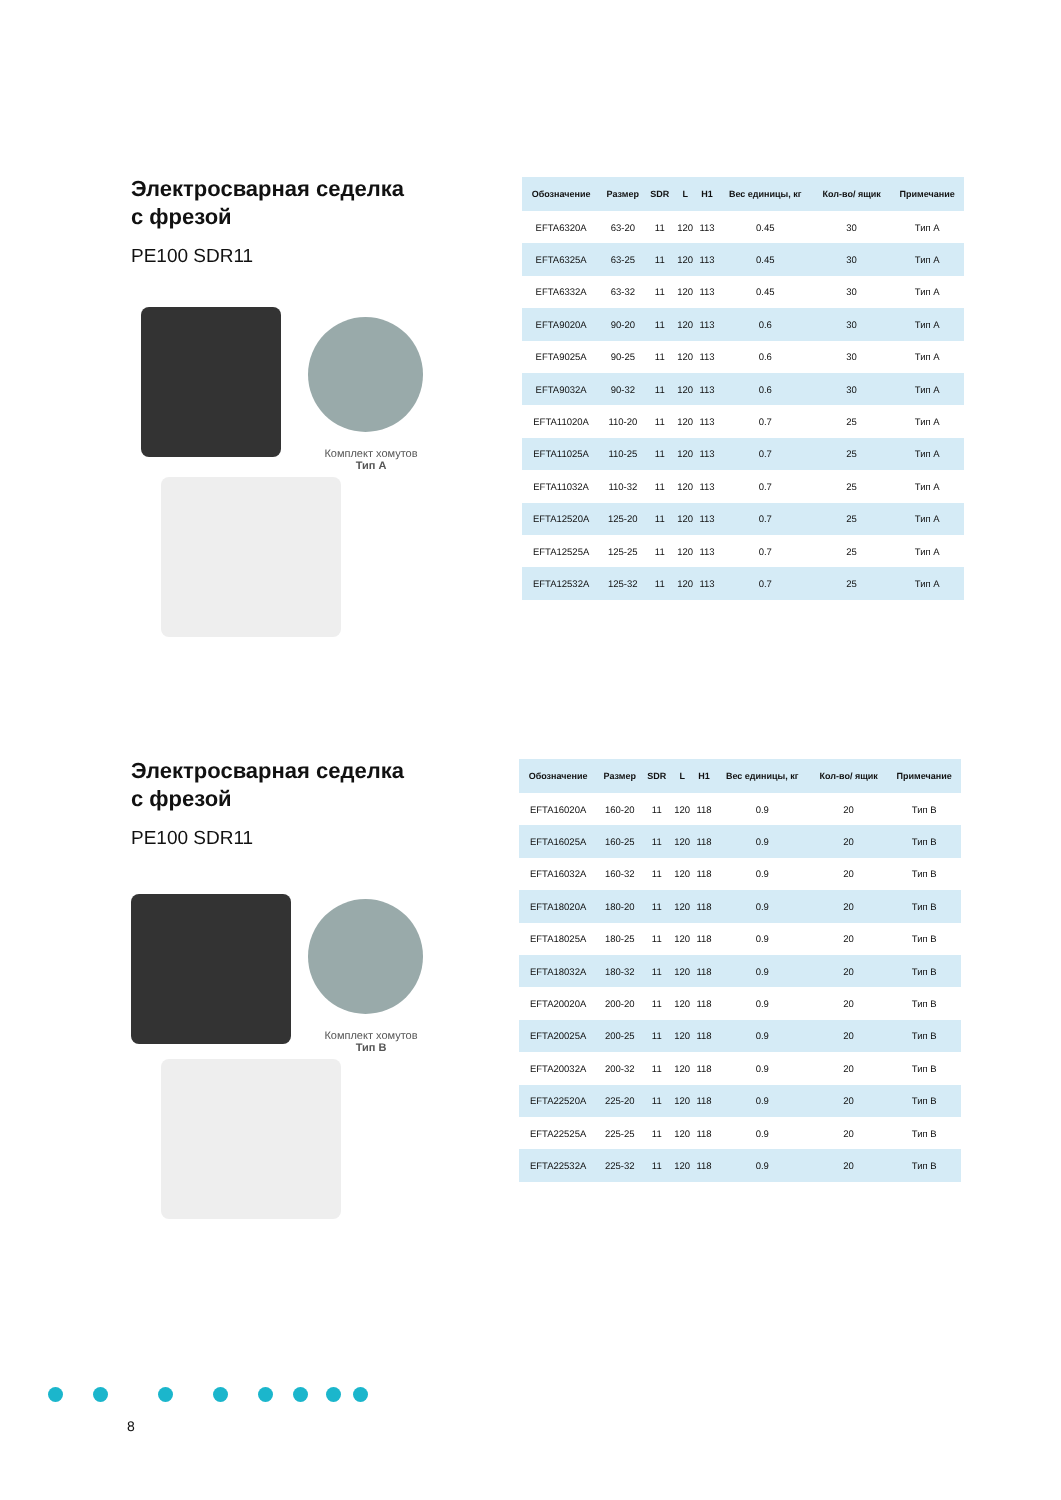Электросварная седелка
с фрезой
PE100 SDR11
Комплект хомутов
Тип А
| Обозначение | Размер | SDR | L | H1 | Вес единицы, кг | Кол-во/ ящик | Примечание |
| --- | --- | --- | --- | --- | --- | --- | --- |
| EFTA6320A | 63-20 | 11 | 120 | 113 | 0.45 | 30 | Тип A |
| EFTA6325A | 63-25 | 11 | 120 | 113 | 0.45 | 30 | Тип A |
| EFTA6332A | 63-32 | 11 | 120 | 113 | 0.45 | 30 | Тип A |
| EFTA9020A | 90-20 | 11 | 120 | 113 | 0.6 | 30 | Тип A |
| EFTA9025A | 90-25 | 11 | 120 | 113 | 0.6 | 30 | Тип A |
| EFTA9032A | 90-32 | 11 | 120 | 113 | 0.6 | 30 | Тип A |
| EFTA11020A | 110-20 | 11 | 120 | 113 | 0.7 | 25 | Тип A |
| EFTA11025A | 110-25 | 11 | 120 | 113 | 0.7 | 25 | Тип A |
| EFTA11032A | 110-32 | 11 | 120 | 113 | 0.7 | 25 | Тип A |
| EFTA12520A | 125-20 | 11 | 120 | 113 | 0.7 | 25 | Тип A |
| EFTA12525A | 125-25 | 11 | 120 | 113 | 0.7 | 25 | Тип A |
| EFTA12532A | 125-32 | 11 | 120 | 113 | 0.7 | 25 | Тип A |
Электросварная седелка
с фрезой
PE100 SDR11
Комплект хомутов
Тип B
| Обозначение | Размер | SDR | L | H1 | Вес единицы, кг | Кол-во/ ящик | Примечание |
| --- | --- | --- | --- | --- | --- | --- | --- |
| EFTA16020A | 160-20 | 11 | 120 | 118 | 0.9 | 20 | Тип B |
| EFTA16025A | 160-25 | 11 | 120 | 118 | 0.9 | 20 | Тип B |
| EFTA16032A | 160-32 | 11 | 120 | 118 | 0.9 | 20 | Тип B |
| EFTA18020A | 180-20 | 11 | 120 | 118 | 0.9 | 20 | Тип B |
| EFTA18025A | 180-25 | 11 | 120 | 118 | 0.9 | 20 | Тип B |
| EFTA18032A | 180-32 | 11 | 120 | 118 | 0.9 | 20 | Тип B |
| EFTA20020A | 200-20 | 11 | 120 | 118 | 0.9 | 20 | Тип B |
| EFTA20025A | 200-25 | 11 | 120 | 118 | 0.9 | 20 | Тип B |
| EFTA20032A | 200-32 | 11 | 120 | 118 | 0.9 | 20 | Тип B |
| EFTA22520A | 225-20 | 11 | 120 | 118 | 0.9 | 20 | Тип B |
| EFTA22525A | 225-25 | 11 | 120 | 118 | 0.9 | 20 | Тип B |
| EFTA22532A | 225-32 | 11 | 120 | 118 | 0.9 | 20 | Тип B |
8